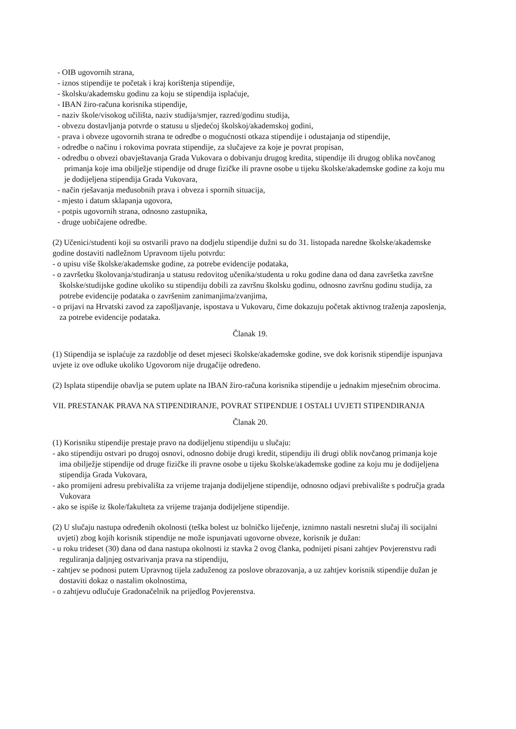- OIB ugovornih strana,
- iznos stipendije te početak i kraj korištenja stipendije,
- školsku/akademsku godinu za koju se stipendija isplaćuje,
- IBAN žiro-računa korisnika stipendije,
- naziv škole/visokog učilišta, naziv studija/smjer, razred/godinu studija,
- obvezu dostavljanja potvrde o statusu u sljedećoj školskoj/akademskoj godini,
- prava i obveze ugovornih strana te odredbe o mogućnosti otkaza stipendije i odustajanja od stipendije,
- odredbe o načinu i rokovima povrata stipendije, za slučajeve za koje je povrat propisan,
- odredbu o obvezi obavještavanja Grada Vukovara o dobivanju drugog kredita, stipendije ili drugog oblika novčanog primanja koje ima obilježje stipendije od druge fizičke ili pravne osobe u tijeku školske/akademske godine za koju mu je dodijeljena stipendija Grada Vukovara,
- način rješavanja međusobnih prava i obveza i spornih situacija,
- mjesto i datum sklapanja ugovora,
- potpis ugovornih strana, odnosno zastupnika,
- druge uobičajene odredbe.
(2) Učenici/studenti koji su ostvarili pravo na dodjelu stipendije dužni su do 31. listopada naredne školske/akademske godine dostaviti nadležnom Upravnom tijelu potvrdu:
- o upisu više školske/akademske godine, za potrebe evidencije podataka,
- o završetku školovanja/studiranja u statusu redovitog učenika/studenta u roku godine dana od dana završetka završne školske/studijske godine ukoliko su stipendiju dobili za završnu školsku godinu, odnosno završnu godinu studija, za potrebe evidencije podataka o završenim zanimanjima/zvanjima,
- o prijavi na Hrvatski zavod za zapošljavanje, ispostava u Vukovaru, čime dokazuju početak aktivnog traženja zaposlenja, za potrebe evidencije podataka.
Članak 19.
(1) Stipendija se isplaćuje za razdoblje od deset mjeseci školske/akademske godine, sve dok korisnik stipendije ispunjava uvjete iz ove odluke ukoliko Ugovorom nije drugačije određeno.
(2) Isplata stipendije obavlja se putem uplate na IBAN žiro-računa korisnika stipendije u jednakim mjesečnim obrocima.
VII. PRESTANAK PRAVA NA STIPENDIRANJE, POVRAT STIPENDIJE I OSTALI UVJETI STIPENDIRANJA
Članak 20.
(1) Korisniku stipendije prestaje pravo na dodijeljenu stipendiju u slučaju:
- ako stipendiju ostvari po drugoj osnovi, odnosno dobije drugi kredit, stipendiju ili drugi oblik novčanog primanja koje ima obilježje stipendije od druge fizičke ili pravne osobe u tijeku školske/akademske godine za koju mu je dodijeljena stipendija Grada Vukovara,
- ako promijeni adresu prebivališta za vrijeme trajanja dodijeljene stipendije, odnosno odjavi prebivalište s područja grada Vukovara
- ako se ispiše iz škole/fakulteta za vrijeme trajanja dodijeljene stipendije.
(2) U slučaju nastupa određenih okolnosti (teška bolest uz bolničko liječenje, iznimno nastali nesretni slučaj ili socijalni uvjeti) zbog kojih korisnik stipendije ne može ispunjavati ugovorne obveze, korisnik je dužan:
- u roku trideset (30) dana od dana nastupa okolnosti iz stavka 2 ovog članka, podnijeti pisani zahtjev Povjerenstvu radi reguliranja daljnjeg ostvarivanja prava na stipendiju,
- zahtjev se podnosi putem Upravnog tijela zaduženog za poslove obrazovanja, a uz zahtjev korisnik stipendije dužan je dostaviti dokaz o nastalim okolnostima,
- o zahtjevu odlučuje Gradonačelnik na prijedlog Povjerenstva.